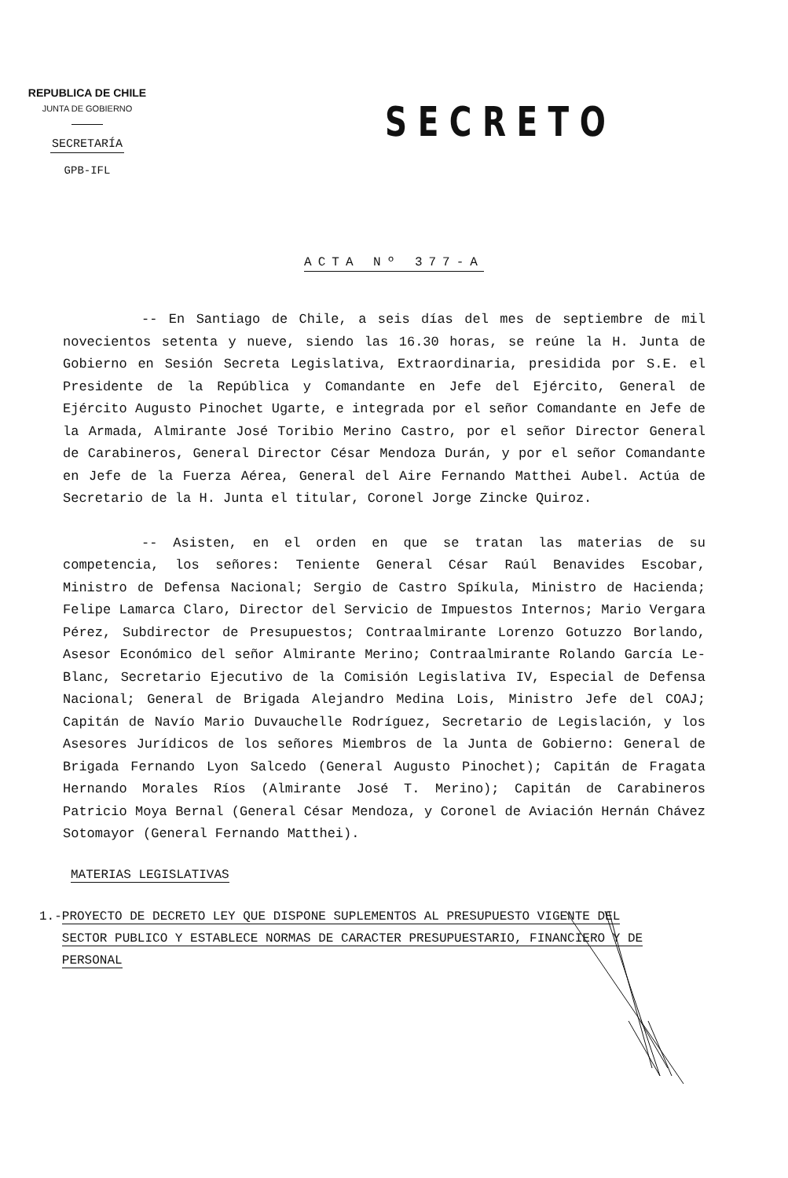REPUBLICA DE CHILE
JUNTA DE GOBIERNO
SECRETARÍA
GPB-IFL
SECRETO
ACTA Nº 377-A
-- En Santiago de Chile, a seis días del mes de septiembre de mil novecientos setenta y nueve, siendo las 16.30 horas, se reúne la H. Junta de Gobierno en Sesión Secreta Legislativa, Extraordinaria, presidida por S.E. el Presidente de la República y Comandante en Jefe del Ejército, General de Ejército Augusto Pinochet Ugarte, e integrada por el señor Comandante en Jefe de la Armada, Almirante José Toribio Merino Castro, por el señor Director General de Carabineros, General Director César Mendoza Durán, y por el señor Comandante en Jefe de la Fuerza Aérea, General del Aire Fernando Matthei Aubel. Actúa de Secretario de la H. Junta el titular, Coronel Jorge Zincke Quiroz.
-- Asisten, en el orden en que se tratan las materias de su competencia, los señores: Teniente General César Raúl Benavides Escobar, Ministro de Defensa Nacional; Sergio de Castro Spíkula, Ministro de Hacienda; Felipe Lamarca Claro, Director del Servicio de Impuestos Internos; Mario Vergara Pérez, Subdirector de Presupuestos; Contraalmirante Lorenzo Gotuzzo Borlando, Asesor Económico del señor Almirante Merino; Contraalmirante Rolando García Le-Blanc, Secretario Ejecutivo de la Comisión Legislativa IV, Especial de Defensa Nacional; General de Brigada Alejandro Medina Lois, Ministro Jefe del COAJ; Capitán de Navío Mario Duvauchelle Rodríguez, Secretario de Legislación, y los Asesores Jurídicos de los señores Miembros de la Junta de Gobierno: General de Brigada Fernando Lyon Salcedo (General Augusto Pinochet); Capitán de Fragata Hernando Morales Ríos (Almirante José T. Merino); Capitán de Carabineros Patricio Moya Bernal (General César Mendoza, y Coronel de Aviación Hernán Chávez Sotomayor (General Fernando Matthei).
MATERIAS LEGISLATIVAS
1.- PROYECTO DE DECRETO LEY QUE DISPONE SUPLEMENTOS AL PRESUPUESTO VIGENTE DEL SECTOR PUBLICO Y ESTABLECE NORMAS DE CARACTER PRESUPUESTARIO, FINANCIERO Y DE PERSONAL